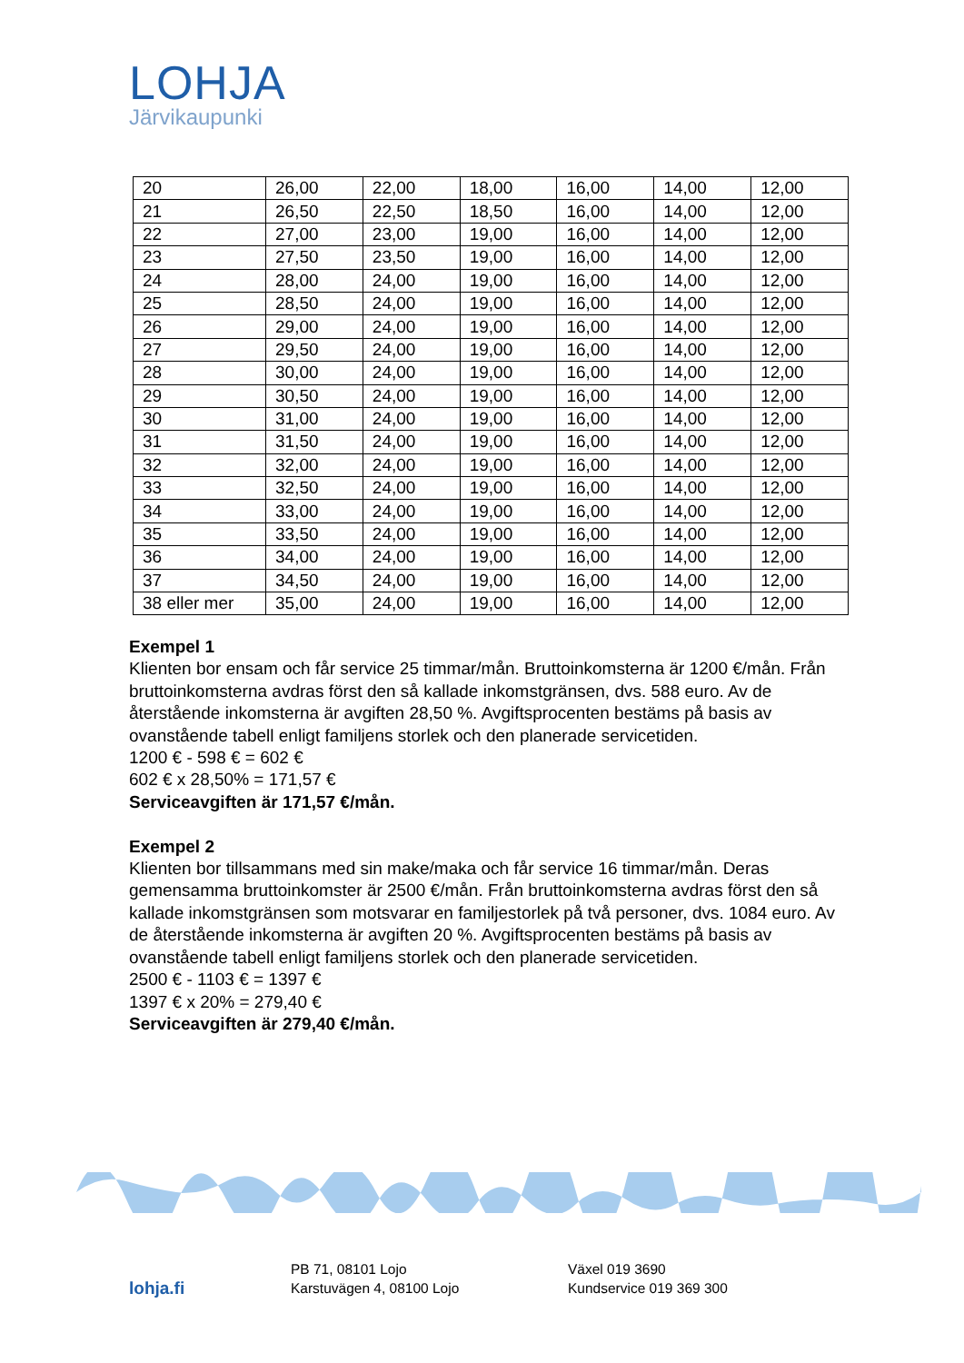LOHJA
Järvikaupunki
| 20 | 26,00 | 22,00 | 18,00 | 16,00 | 14,00 | 12,00 |
| 21 | 26,50 | 22,50 | 18,50 | 16,00 | 14,00 | 12,00 |
| 22 | 27,00 | 23,00 | 19,00 | 16,00 | 14,00 | 12,00 |
| 23 | 27,50 | 23,50 | 19,00 | 16,00 | 14,00 | 12,00 |
| 24 | 28,00 | 24,00 | 19,00 | 16,00 | 14,00 | 12,00 |
| 25 | 28,50 | 24,00 | 19,00 | 16,00 | 14,00 | 12,00 |
| 26 | 29,00 | 24,00 | 19,00 | 16,00 | 14,00 | 12,00 |
| 27 | 29,50 | 24,00 | 19,00 | 16,00 | 14,00 | 12,00 |
| 28 | 30,00 | 24,00 | 19,00 | 16,00 | 14,00 | 12,00 |
| 29 | 30,50 | 24,00 | 19,00 | 16,00 | 14,00 | 12,00 |
| 30 | 31,00 | 24,00 | 19,00 | 16,00 | 14,00 | 12,00 |
| 31 | 31,50 | 24,00 | 19,00 | 16,00 | 14,00 | 12,00 |
| 32 | 32,00 | 24,00 | 19,00 | 16,00 | 14,00 | 12,00 |
| 33 | 32,50 | 24,00 | 19,00 | 16,00 | 14,00 | 12,00 |
| 34 | 33,00 | 24,00 | 19,00 | 16,00 | 14,00 | 12,00 |
| 35 | 33,50 | 24,00 | 19,00 | 16,00 | 14,00 | 12,00 |
| 36 | 34,00 | 24,00 | 19,00 | 16,00 | 14,00 | 12,00 |
| 37 | 34,50 | 24,00 | 19,00 | 16,00 | 14,00 | 12,00 |
| 38 eller mer | 35,00 | 24,00 | 19,00 | 16,00 | 14,00 | 12,00 |
Exempel 1
Klienten bor ensam och får service 25 timmar/mån. Bruttoinkomsterna är 1200 €/mån. Från bruttoinkomsterna avdras först den så kallade inkomstgränsen, dvs. 588 euro. Av de återstående inkomsterna är avgiften 28,50 %. Avgiftsprocenten bestäms på basis av ovanstående tabell enligt familjens storlek och den planerade servicetiden.
1200 € - 598 € = 602 €
602 € x 28,50% = 171,57 €
Serviceavgiften är 171,57 €/mån.
Exempel 2
Klienten bor tillsammans med sin make/maka och får service 16 timmar/mån. Deras gemensamma bruttoinkomster är 2500 €/mån. Från bruttoinkomsterna avdras först den så kallade inkomstgränsen som motsvarar en familjestorlek på två personer, dvs. 1084 euro. Av de återstående inkomsterna är avgiften 20 %. Avgiftsprocenten bestäms på basis av ovanstående tabell enligt familjens storlek och den planerade servicetiden.
2500 € - 1103 € = 1397 €
1397 € x 20% = 279,40 €
Serviceavgiften är 279,40 €/mån.
lohja.fi
PB 71, 08101 Lojo
Karstuvägen 4, 08100 Lojo
Växel 019 3690
Kundservice 019 369 300